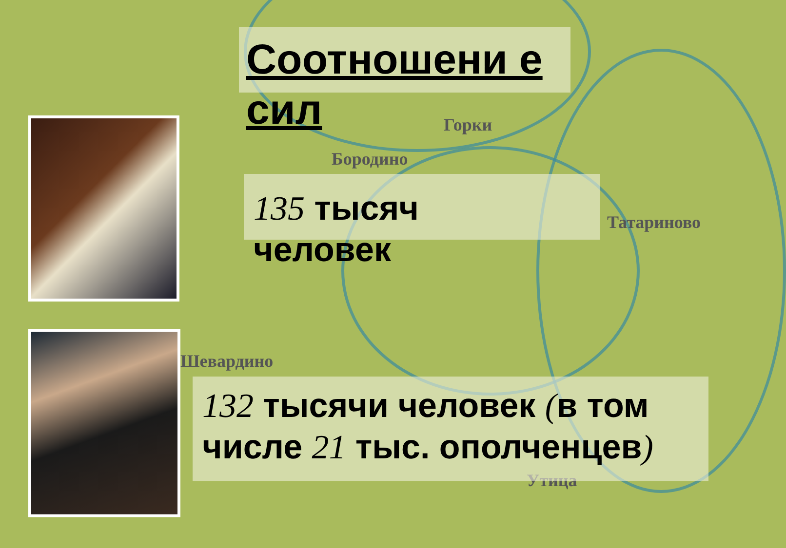Горки
Бородино
Татариново
Шевардино
Утица
Соотношени е сил
135 тысяч человек
132 тысячи человек (в том числе 21 тыс. ополченцев)